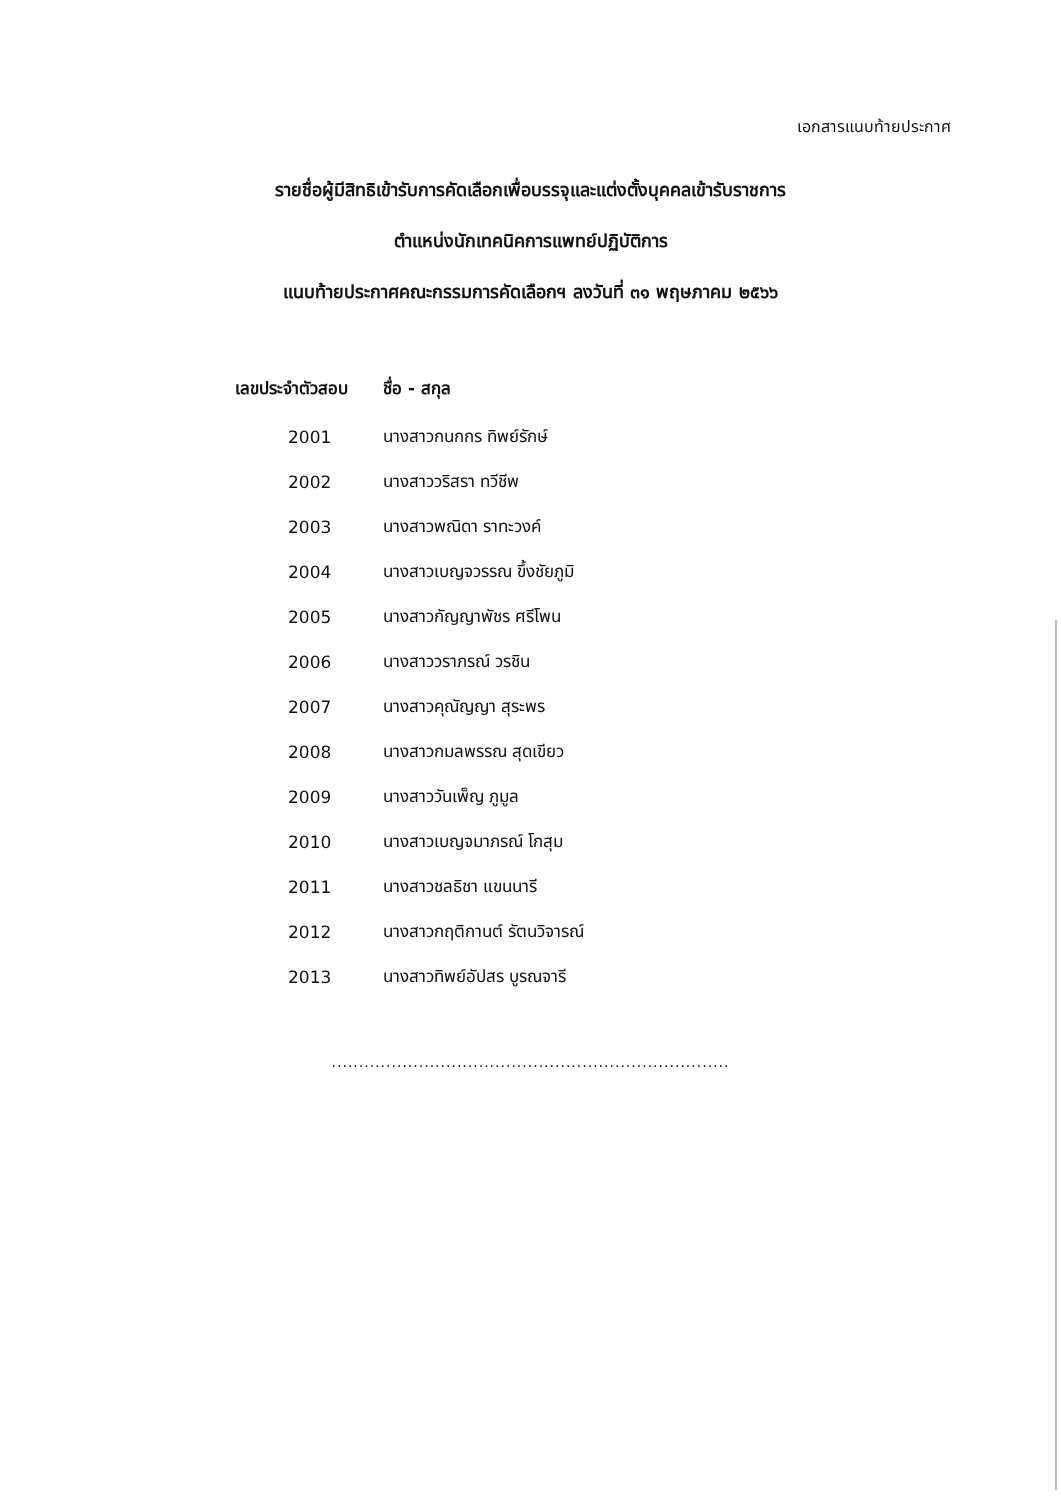เอกสารแนบท้ายประกาศ
รายชื่อผู้มีสิทธิเข้ารับการคัดเลือกเพื่อบรรจุและแต่งตั้งบุคคลเข้ารับราชการ
ตำแหน่งนักเทคนิคการแพทย์ปฏิบัติการ
แนบท้ายประกาศคณะกรรมการคัดเลือกฯ ลงวันที่ ๓๑ พฤษภาคม ๒๕๖๖
| เลขประจำตัวสอบ | ชื่อ - สกุล |
| --- | --- |
| 2001 | นางสาวกนกกร ทิพย์รักษ์ |
| 2002 | นางสาววริสรา ทวีชีพ |
| 2003 | นางสาวพณิดา ราทะวงค์ |
| 2004 | นางสาวเบญจวรรณ ขึ้งชัยภูมิ |
| 2005 | นางสาวกัญญาพัชร ศรีโพน |
| 2006 | นางสาววราภรณ์ วรชิน |
| 2007 | นางสาวคุณัญญา สุระพร |
| 2008 | นางสาวกมลพรรณ สุดเขียว |
| 2009 | นางสาววันเพ็ญ ภูมูล |
| 2010 | นางสาวเบญจมาภรณ์ โกสุม |
| 2011 | นางสาวชลธิชา แขนนารี |
| 2012 | นางสาวกฤติกานต์ รัตนวิจารณ์ |
| 2013 | นางสาวทิพย์อัปสร บูรณจารี |
.........................................................................